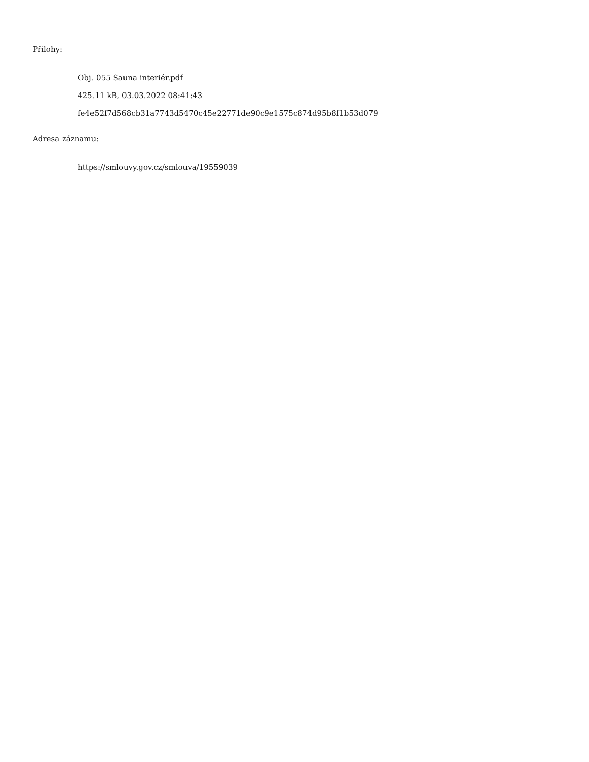Přílohy:
Obj. 055 Sauna interiér.pdf
425.11 kB, 03.03.2022 08:41:43
fe4e52f7d568cb31a7743d5470c45e22771de90c9e1575c874d95b8f1b53d079
Adresa záznamu:
https://smlouvy.gov.cz/smlouva/19559039